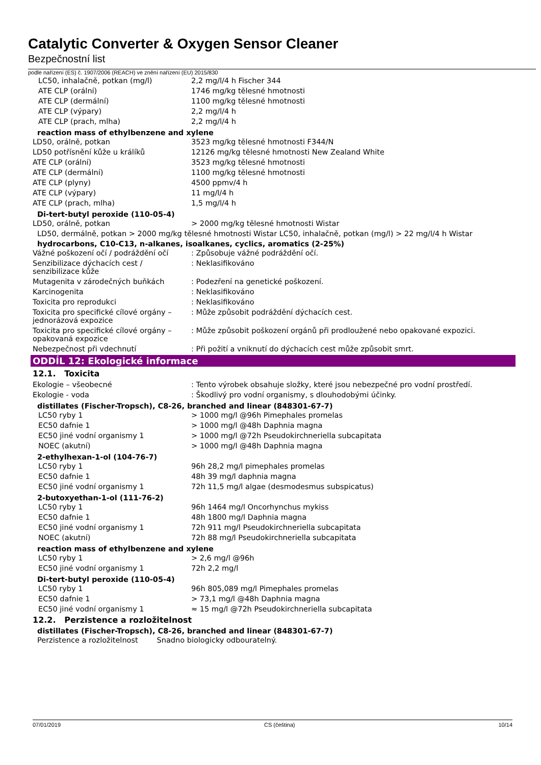Catalytic Converter & Oxygen Sensor Cleaner
Bezpečnostní list
podle nařízení (ES) č. 1907/2006 (REACH) ve znění nařízení (EU) 2015/830
| LC50, inhalačně, potkan (mg/l) | 2,2 mg/l/4 h Fischer 344 |
| ATE CLP (orální) | 1746 mg/kg tělesné hmotnosti |
| ATE CLP (dermální) | 1100 mg/kg tělesné hmotnosti |
| ATE CLP (výpary) | 2,2 mg/l/4 h |
| ATE CLP (prach, mlha) | 2,2 mg/l/4 h |
reaction mass of ethylbenzene and xylene
| LD50, orálně, potkan | 3523 mg/kg tělesné hmotnosti F344/N |
| LD50 potřísnění kůže u králíků | 12126 mg/kg tělesné hmotnosti New Zealand White |
| ATE CLP (orální) | 3523 mg/kg tělesné hmotnosti |
| ATE CLP (dermální) | 1100 mg/kg tělesné hmotnosti |
| ATE CLP (plyny) | 4500 ppmv/4 h |
| ATE CLP (výpary) | 11 mg/l/4 h |
| ATE CLP (prach, mlha) | 1,5 mg/l/4 h |
Di-tert-butyl peroxide (110-05-4)
| LD50, orálně, potkan | > 2000 mg/kg tělesné hmotnosti Wistar |
LD50, dermálně, potkan > 2000 mg/kg tělesné hmotnosti Wistar LC50, inhalačně, potkan (mg/l) > 22 mg/l/4 h Wistar
hydrocarbons, C10-C13, n-alkanes, isoalkanes, cyclics, aromatics (2-25%)
| Vážné poškození očí / podráždění očí | : Způsobuje vážné podráždění očí. |
| Senzibilizace dýchacích cest / senzibilizace kůže | : Neklasifikováno |
| Mutagenita v zárodečných buňkách | : Podezření na genetické poškození. |
| Karcinogenita | : Neklasifikováno |
| Toxicita pro reprodukci | : Neklasifikováno |
| Toxicita pro specifické cílové orgány – jednorázová expozice | : Může způsobit podráždění dýchacích cest. |
| Toxicita pro specifické cílové orgány – opakovaná expozice | : Může způsobit poškození orgánů při prodloužené nebo opakované expozici. |
| Nebezpečnost při vdechnutí | : Při požití a vniknutí do dýchacích cest může způsobit smrt. |
ODDÍL 12: Ekologické informace
12.1. Toxicita
| Ekologie – všeobecné | : Tento výrobek obsahuje složky, které jsou nebezpečné pro vodní prostředí. |
| Ekologie - voda | : Škodlivý pro vodní organismy, s dlouhodobými účinky. |
distillates (Fischer-Tropsch), C8-26, branched and linear (848301-67-7)
| LC50 ryby 1 | > 1000 mg/l @96h Pimephales promelas |
| EC50 dafnie 1 | > 1000 mg/l @48h Daphnia magna |
| EC50 jiné vodní organismy 1 | > 1000 mg/l @72h Pseudokirchneriella subcapitata |
| NOEC (akutní) | > 1000 mg/l @48h Daphnia magna |
2-ethylhexan-1-ol (104-76-7)
| LC50 ryby 1 | 96h 28,2 mg/l pimephales promelas |
| EC50 dafnie 1 | 48h 39 mg/l daphnia magna |
| EC50 jiné vodní organismy 1 | 72h 11,5 mg/l algae (desmodesmus subspicatus) |
2-butoxyethan-1-ol (111-76-2)
| LC50 ryby 1 | 96h 1464 mg/l Oncorhynchus mykiss |
| EC50 dafnie 1 | 48h 1800 mg/l Daphnia magna |
| EC50 jiné vodní organismy 1 | 72h 911 mg/l Pseudokirchneriella subcapitata |
| NOEC (akutní) | 72h 88 mg/l Pseudokirchneriella subcapitata |
reaction mass of ethylbenzene and xylene
| LC50 ryby 1 | > 2,6 mg/l @96h |
| EC50 jiné vodní organismy 1 | 72h 2,2 mg/l |
Di-tert-butyl peroxide (110-05-4)
| LC50 ryby 1 | 96h 805,089 mg/l Pimephales promelas |
| EC50 dafnie 1 | > 73,1 mg/l @48h Daphnia magna |
| EC50 jiné vodní organismy 1 | ≈ 15 mg/l @72h Pseudokirchneriella subcapitata |
12.2. Perzistence a rozložitelnost
distillates (Fischer-Tropsch), C8-26, branched and linear (848301-67-7)
Perzistence a rozložitelnost Snadno biologicky odbouratelný.
07/01/2019 CS (čeština) 10/14